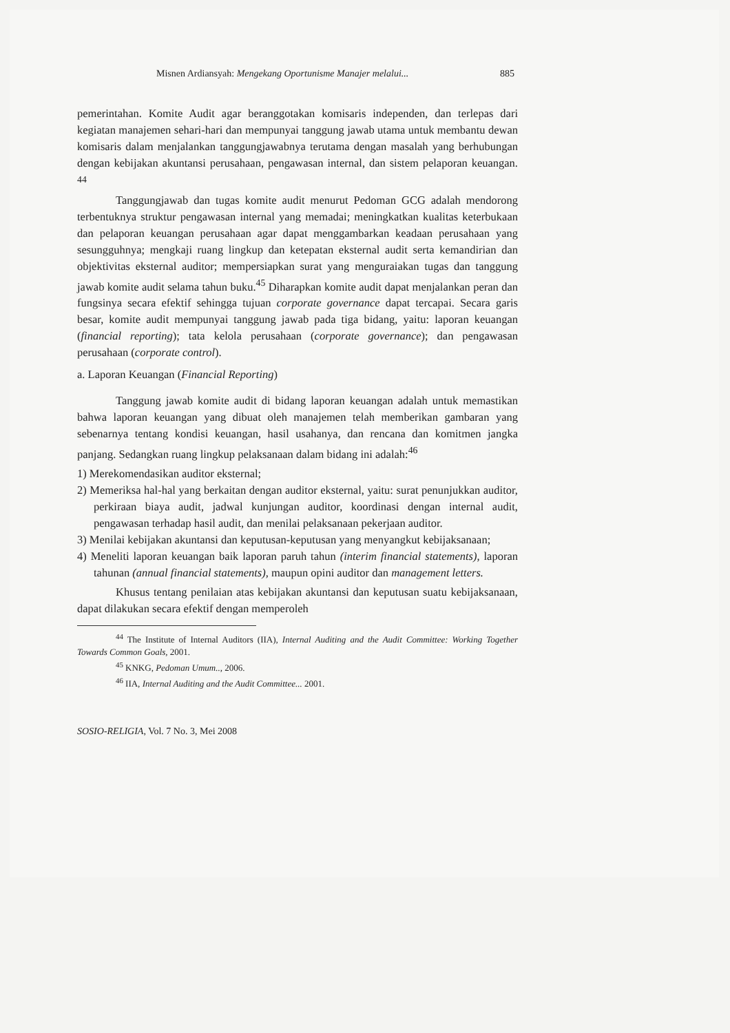Misnen Ardiansyah: Mengekang Oportunisme Manajer melalui... 885
pemerintahan. Komite Audit agar beranggotakan komisaris independen, dan terlepas dari kegiatan manajemen sehari-hari dan mempunyai tanggung jawab utama untuk membantu dewan komisaris dalam menjalankan tanggungjawabnya terutama dengan masalah yang berhubungan dengan kebijakan akuntansi perusahaan, pengawasan internal, dan sistem pelaporan keuangan. <sup>44</sup>
Tanggungjawab dan tugas komite audit menurut Pedoman GCG adalah mendorong terbentuknya struktur pengawasan internal yang memadai; meningkatkan kualitas keterbukaan dan pelaporan keuangan perusahaan agar dapat menggambarkan keadaan perusahaan yang sesungguhnya; mengkaji ruang lingkup dan ketepatan eksternal audit serta kemandirian dan objektivitas eksternal auditor; mempersiapkan surat yang menguraiakan tugas dan tanggung jawab komite audit selama tahun buku.<sup>45</sup> Diharapkan komite audit dapat menjalankan peran dan fungsinya secara efektif sehingga tujuan corporate governance dapat tercapai. Secara garis besar, komite audit mempunyai tanggung jawab pada tiga bidang, yaitu: laporan keuangan (financial reporting); tata kelola perusahaan (corporate governance); dan pengawasan perusahaan (corporate control).
a. Laporan Keuangan (Financial Reporting)
Tanggung jawab komite audit di bidang laporan keuangan adalah untuk memastikan bahwa laporan keuangan yang dibuat oleh manajemen telah memberikan gambaran yang sebenarnya tentang kondisi keuangan, hasil usahanya, dan rencana dan komitmen jangka panjang. Sedangkan ruang lingkup pelaksanaan dalam bidang ini adalah:<sup>46</sup>
1) Merekomendasikan auditor eksternal;
2) Memeriksa hal-hal yang berkaitan dengan auditor eksternal, yaitu: surat penunjukkan auditor, perkiraan biaya audit, jadwal kunjungan auditor, koordinasi dengan internal audit, pengawasan terhadap hasil audit, dan menilai pelaksanaan pekerjaan auditor.
3) Menilai kebijakan akuntansi dan keputusan-keputusan yang menyangkut kebijaksanaan;
4) Meneliti laporan keuangan baik laporan paruh tahun (interim financial statements), laporan tahunan (annual financial statements), maupun opini auditor dan management letters.
Khusus tentang penilaian atas kebijakan akuntansi dan keputusan suatu kebijaksanaan, dapat dilakukan secara efektif dengan memperoleh
<sup>44</sup> The Institute of Internal Auditors (IIA), Internal Auditing and the Audit Committee: Working Together Towards Common Goals, 2001.
<sup>45</sup> KNKG, Pedoman Umum.., 2006.
<sup>46</sup> IIA, Internal Auditing and the Audit Committee... 2001.
SOSIO-RELIGIA, Vol. 7 No. 3, Mei 2008